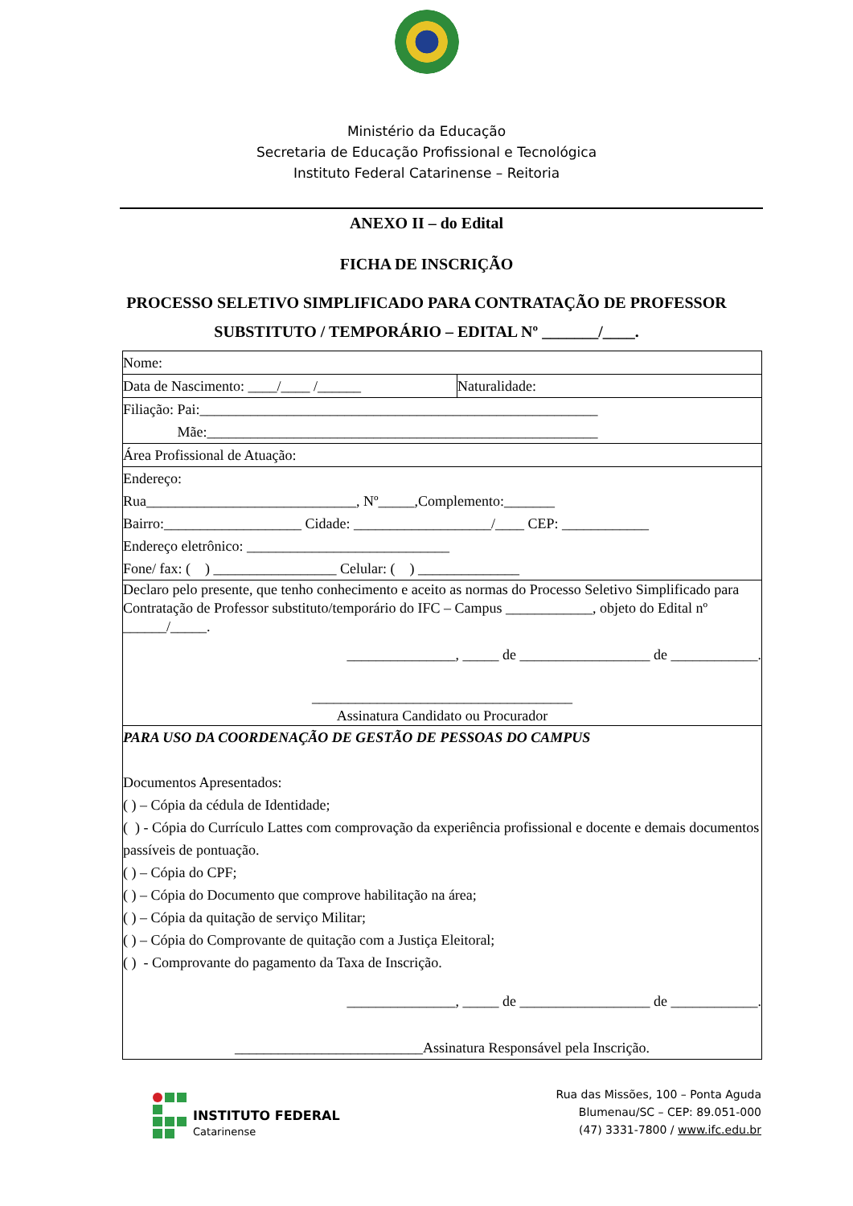Ministério da Educação
Secretaria de Educação Profissional e Tecnológica
Instituto Federal Catarinense – Reitoria
ANEXO II – do Edital
FICHA DE INSCRIÇÃO
PROCESSO SELETIVO SIMPLIFICADO PARA CONTRATAÇÃO DE PROFESSOR
SUBSTITUTO / TEMPORÁRIO – EDITAL Nº _______/____.
| Nome: | |
| Data de Nascimento: ____/____ /______ | Naturalidade: |
| Filiação: Pai:_______________________________________________________ Mãe:______________________________________________________ | |
| Área Profissional de Atuação: | |
| Endereço: Rua_____________________________, Nº_____,Complemento:_______ Bairro:___________________ Cidade: ___________________/____ CEP: ____________ Endereço eletrônico: ____________________________ Fone/ fax: ( ) _________________ Celular: ( ) ______________ | |
| Declaro pelo presente, que tenho conhecimento e aceito as normas do Processo Seletivo Simplificado para Contratação de Professor substituto/temporário do IFC – Campus ____________, objeto do Edital nº ______/_____. _______________, _____ de __________________ de ____________. ____________________________________ Assinatura Candidato ou Procurador | |
| PARA USO DA COORDENAÇÃO DE GESTÃO DE PESSOAS DO CAMPUS Documentos Apresentados: ( ) – Cópia da cédula de Identidade; ( ) - Cópia do Currículo Lattes com comprovação da experiência profissional e docente e demais documentos passíveis de pontuação. ( ) – Cópia do CPF; ( ) – Cópia do Documento que comprove habilitação na área; ( ) – Cópia da quitação de serviço Militar; ( ) – Cópia do Comprovante de quitação com a Justiça Eleitoral; ( ) - Comprovante do pagamento da Taxa de Inscrição. _______________, _____ de __________________ de ____________. __________________________Assinatura Responsável pela Inscrição. | |
INSTITUTO FEDERAL
Catarinense
Rua das Missões, 100 – Ponta Aguda
Blumenau/SC – CEP: 89.051-000
(47) 3331-7800 / www.ifc.edu.br